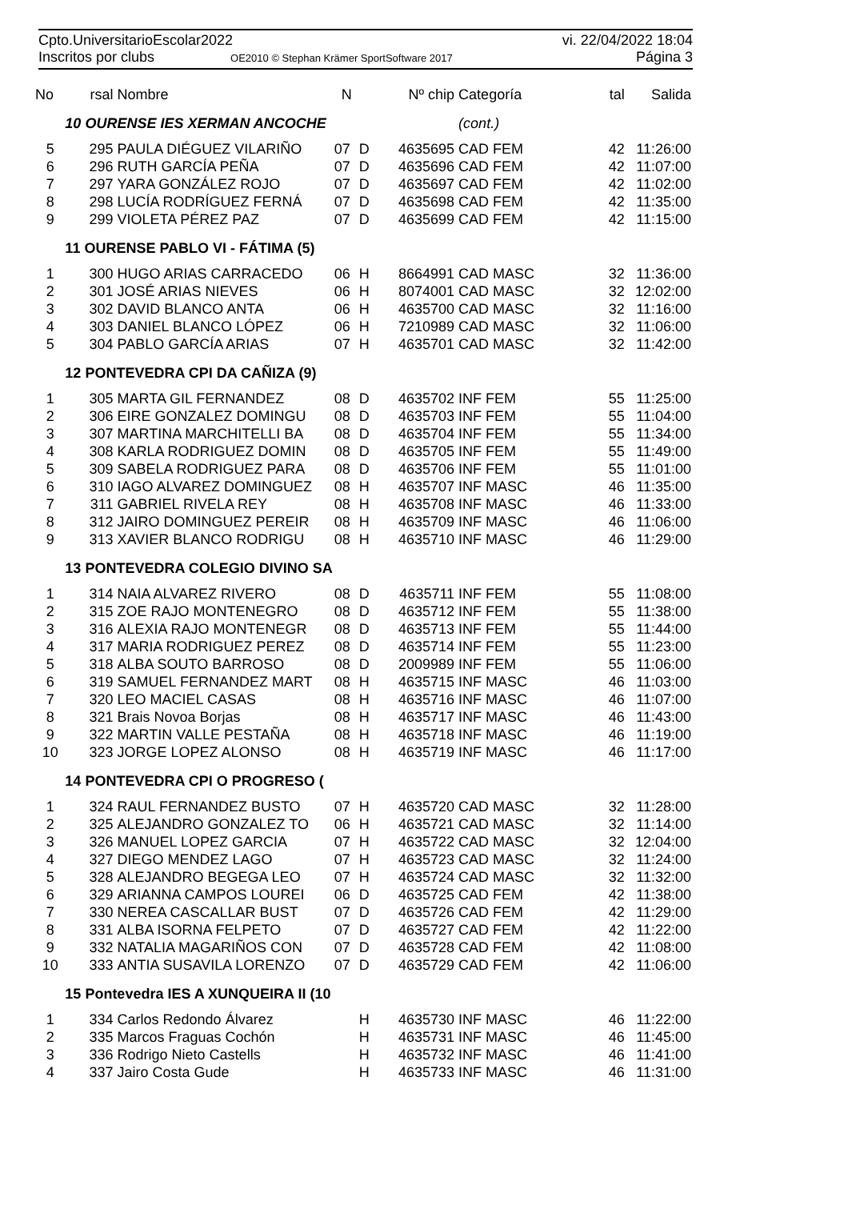Cpto.UniversitarioEscolar2022 vi. 22/04/2022 18:04
Inscritos por clubs OE2010 © Stephan Krämer SportSoftware 2017 Página 3
| No | | rsal | Nombre | N | | Nº chip | Categoría | tal | Salida |
| --- | --- | --- | --- | --- | --- | --- | --- | --- | --- |
| | 10 OURENSE IES XERMAN ANCOCHE | | | | | | (cont.) | | |
| 5 | | 295 | PAULA DIÉGUEZ VILARIÑO | 07 | D | 4635695 | CAD FEM | 42 | 11:26:00 |
| 6 | | 296 | RUTH GARCÍA PEÑA | 07 | D | 4635696 | CAD FEM | 42 | 11:07:00 |
| 7 | | 297 | YARA GONZÁLEZ ROJO | 07 | D | 4635697 | CAD FEM | 42 | 11:02:00 |
| 8 | | 298 | LUCÍA RODRÍGUEZ FERNÁ | 07 | D | 4635698 | CAD FEM | 42 | 11:35:00 |
| 9 | | 299 | VIOLETA PÉREZ PAZ | 07 | D | 4635699 | CAD FEM | 42 | 11:15:00 |
| | 11 OURENSE PABLO VI - FÁTIMA (5) | | | | | | | | |
| 1 | | 300 | HUGO ARIAS CARRACEDO | 06 | H | 8664991 | CAD MASC | 32 | 11:36:00 |
| 2 | | 301 | JOSÉ ARIAS NIEVES | 06 | H | 8074001 | CAD MASC | 32 | 12:02:00 |
| 3 | | 302 | DAVID BLANCO ANTA | 06 | H | 4635700 | CAD MASC | 32 | 11:16:00 |
| 4 | | 303 | DANIEL BLANCO LÓPEZ | 06 | H | 7210989 | CAD MASC | 32 | 11:06:00 |
| 5 | | 304 | PABLO GARCÍA ARIAS | 07 | H | 4635701 | CAD MASC | 32 | 11:42:00 |
| | 12 PONTEVEDRA CPI DA CAÑIZA (9) | | | | | | | | |
| 1 | | 305 | MARTA GIL FERNANDEZ | 08 | D | 4635702 | INF FEM | 55 | 11:25:00 |
| 2 | | 306 | EIRE GONZALEZ DOMINGU | 08 | D | 4635703 | INF FEM | 55 | 11:04:00 |
| 3 | | 307 | MARTINA MARCHITELLI BA | 08 | D | 4635704 | INF FEM | 55 | 11:34:00 |
| 4 | | 308 | KARLA RODRIGUEZ DOMIN | 08 | D | 4635705 | INF FEM | 55 | 11:49:00 |
| 5 | | 309 | SABELA RODRIGUEZ PARA | 08 | D | 4635706 | INF FEM | 55 | 11:01:00 |
| 6 | | 310 | IAGO ALVAREZ DOMINGUEZ | 08 | H | 4635707 | INF MASC | 46 | 11:35:00 |
| 7 | | 311 | GABRIEL RIVELA REY | 08 | H | 4635708 | INF MASC | 46 | 11:33:00 |
| 8 | | 312 | JAIRO DOMINGUEZ PEREIR | 08 | H | 4635709 | INF MASC | 46 | 11:06:00 |
| 9 | | 313 | XAVIER BLANCO RODRIGU | 08 | H | 4635710 | INF MASC | 46 | 11:29:00 |
| | 13 PONTEVEDRA COLEGIO DIVINO SA | | | | | | | | |
| 1 | | 314 | NAIA ALVAREZ RIVERO | 08 | D | 4635711 | INF FEM | 55 | 11:08:00 |
| 2 | | 315 | ZOE RAJO MONTENEGRO | 08 | D | 4635712 | INF FEM | 55 | 11:38:00 |
| 3 | | 316 | ALEXIA RAJO MONTENEGR | 08 | D | 4635713 | INF FEM | 55 | 11:44:00 |
| 4 | | 317 | MARIA RODRIGUEZ PEREZ | 08 | D | 4635714 | INF FEM | 55 | 11:23:00 |
| 5 | | 318 | ALBA SOUTO BARROSO | 08 | D | 2009989 | INF FEM | 55 | 11:06:00 |
| 6 | | 319 | SAMUEL FERNANDEZ MART | 08 | H | 4635715 | INF MASC | 46 | 11:03:00 |
| 7 | | 320 | LEO MACIEL CASAS | 08 | H | 4635716 | INF MASC | 46 | 11:07:00 |
| 8 | | 321 | Brais Novoa Borjas | 08 | H | 4635717 | INF MASC | 46 | 11:43:00 |
| 9 | | 322 | MARTIN VALLE PESTAÑA | 08 | H | 4635718 | INF MASC | 46 | 11:19:00 |
| 10 | | 323 | JORGE LOPEZ ALONSO | 08 | H | 4635719 | INF MASC | 46 | 11:17:00 |
| | 14 PONTEVEDRA CPI O PROGRESO ( | | | | | | | | |
| 1 | | 324 | RAUL FERNANDEZ BUSTO | 07 | H | 4635720 | CAD MASC | 32 | 11:28:00 |
| 2 | | 325 | ALEJANDRO GONZALEZ TO | 06 | H | 4635721 | CAD MASC | 32 | 11:14:00 |
| 3 | | 326 | MANUEL LOPEZ GARCIA | 07 | H | 4635722 | CAD MASC | 32 | 12:04:00 |
| 4 | | 327 | DIEGO MENDEZ LAGO | 07 | H | 4635723 | CAD MASC | 32 | 11:24:00 |
| 5 | | 328 | ALEJANDRO BEGEGA LEO | 07 | H | 4635724 | CAD MASC | 32 | 11:32:00 |
| 6 | | 329 | ARIANNA CAMPOS LOUREI | 06 | D | 4635725 | CAD FEM | 42 | 11:38:00 |
| 7 | | 330 | NEREA CASCALLAR BUST | 07 | D | 4635726 | CAD FEM | 42 | 11:29:00 |
| 8 | | 331 | ALBA ISORNA FELPETO | 07 | D | 4635727 | CAD FEM | 42 | 11:22:00 |
| 9 | | 332 | NATALIA MAGARIÑOS CON | 07 | D | 4635728 | CAD FEM | 42 | 11:08:00 |
| 10 | | 333 | ANTIA SUSAVILA LORENZO | 07 | D | 4635729 | CAD FEM | 42 | 11:06:00 |
| | 15 Pontevedra IES A XUNQUEIRA II (10 | | | | | | | | |
| 1 | | 334 | Carlos Redondo Álvarez | | H | 4635730 | INF MASC | 46 | 11:22:00 |
| 2 | | 335 | Marcos Fraguas Cochón | | H | 4635731 | INF MASC | 46 | 11:45:00 |
| 3 | | 336 | Rodrigo Nieto Castells | | H | 4635732 | INF MASC | 46 | 11:41:00 |
| 4 | | 337 | Jairo Costa Gude | | H | 4635733 | INF MASC | 46 | 11:31:00 |